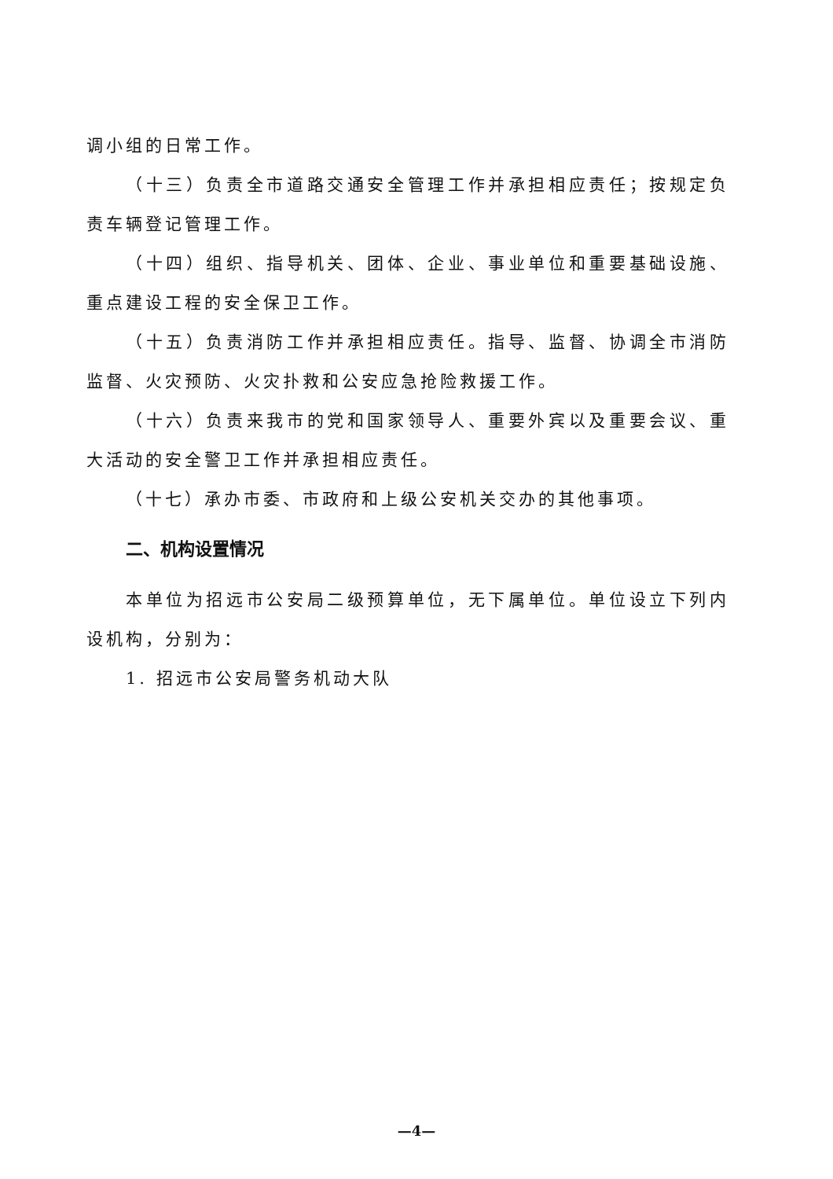调小组的日常工作。
（十三）负责全市道路交通安全管理工作并承担相应责任；按规定负责车辆登记管理工作。
（十四）组织、指导机关、团体、企业、事业单位和重要基础设施、重点建设工程的安全保卫工作。
（十五）负责消防工作并承担相应责任。指导、监督、协调全市消防监督、火灾预防、火灾扑救和公安应急抢险救援工作。
（十六）负责来我市的党和国家领导人、重要外宾以及重要会议、重大活动的安全警卫工作并承担相应责任。
（十七）承办市委、市政府和上级公安机关交办的其他事项。
二、机构设置情况
本单位为招远市公安局二级预算单位，无下属单位。单位设立下列内设机构，分别为：
1. 招远市公安局警务机动大队
—4—